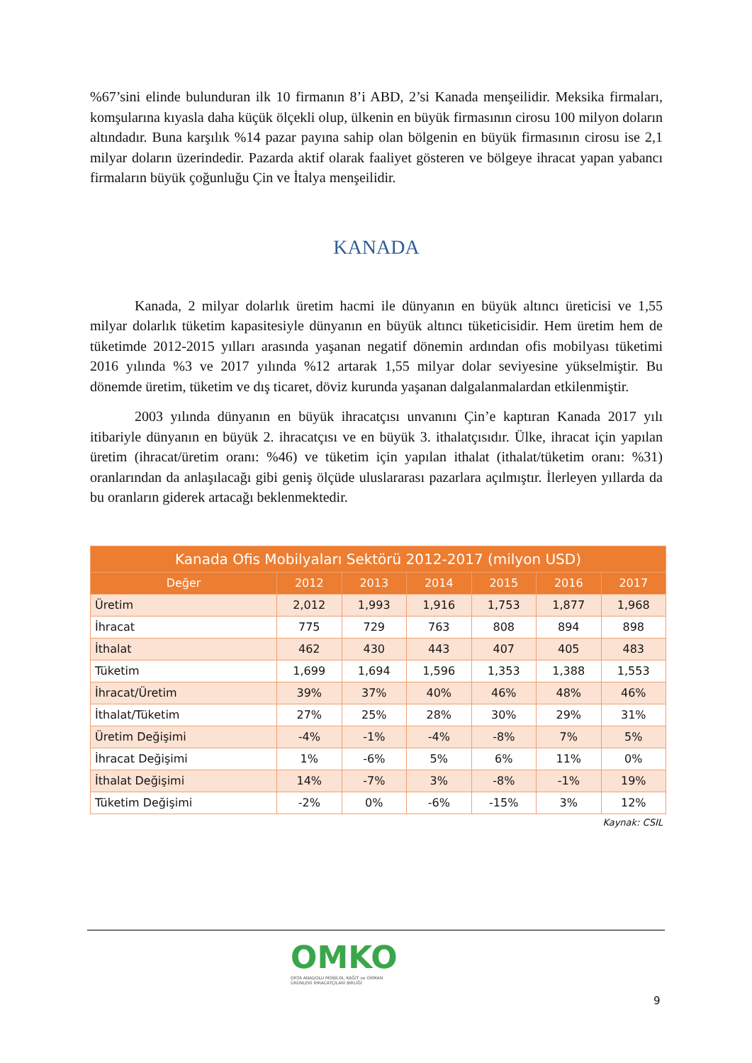%67’sini elinde bulunduran ilk 10 firmanın 8’i ABD, 2’si Kanada menşeilidir. Meksika firmaları, komşularına kıyasla daha küçük ölçekli olup, ülkenin en büyük firmasının cirosu 100 milyon doların altındadır. Buna karşılık %14 pazar payına sahip olan bölgenin en büyük firmasının cirosu ise 2,1 milyar doların üzerindedir. Pazarda aktif olarak faaliyet gösteren ve bölgeye ihracat yapan yabancı firmaların büyük çoğunluğu Çin ve İtalya menşeilidir.
KANADA
Kanada, 2 milyar dolarlık üretim hacmi ile dünyanın en büyük altıncı üreticisi ve 1,55 milyar dolarlık tüketim kapasitesiyle dünyanın en büyük altıncı tüketicisidir. Hem üretim hem de tüketimde 2012-2015 yılları arasında yaşanan negatif dönemin ardından ofis mobilyası tüketimi 2016 yılında %3 ve 2017 yılında %12 artarak 1,55 milyar dolar seviyesine yükselmiştir. Bu dönemde üretim, tüketim ve dış ticaret, döviz kurunda yaşanan dalgalanmalardan etkilenmiştir.
2003 yılında dünyanın en büyük ihracatçısı unvanını Çin’e kaptıran Kanada 2017 yılı itibariyle dünyanın en büyük 2. ihracatçısı ve en büyük 3. ithalatçısıdır. Ülke, ihracat için yapılan üretim (ihracat/üretim oranı: %46) ve tüketim için yapılan ithalat (ithalat/tüketim oranı: %31) oranlarından da anlaşılacağı gibi geniş ölçüde uluslararası pazarlara açılmıştır. İlerleyen yıllarda da bu oranların giderek artacağı beklenmektedir.
| Kanada Ofis Mobilyaları Sektörü 2012-2017 (milyon USD) | | | | | | |
| --- | --- | --- | --- | --- | --- | --- |
| Değer | 2012 | 2013 | 2014 | 2015 | 2016 | 2017 |
| Üretim | 2,012 | 1,993 | 1,916 | 1,753 | 1,877 | 1,968 |
| İhracat | 775 | 729 | 763 | 808 | 894 | 898 |
| İthalat | 462 | 430 | 443 | 407 | 405 | 483 |
| Tüketim | 1,699 | 1,694 | 1,596 | 1,353 | 1,388 | 1,553 |
| İhracat/Üretim | 39% | 37% | 40% | 46% | 48% | 46% |
| İthalat/Tüketim | 27% | 25% | 28% | 30% | 29% | 31% |
| Üretim Değişimi | -4% | -1% | -4% | -8% | 7% | 5% |
| İhracat Değişimi | 1% | -6% | 5% | 6% | 11% | 0% |
| İthalat Değişimi | 14% | -7% | 3% | -8% | -1% | 19% |
| Tüketim Değişimi | -2% | 0% | -6% | -15% | 3% | 12% |
Kaynak: CSIL
OMKO
ORTA ANADOLU MOBİLYA, KAĞIT ve ORMAN
ÜRÜNLERİ İHRACATÇILARI BİRLİĞİ
9